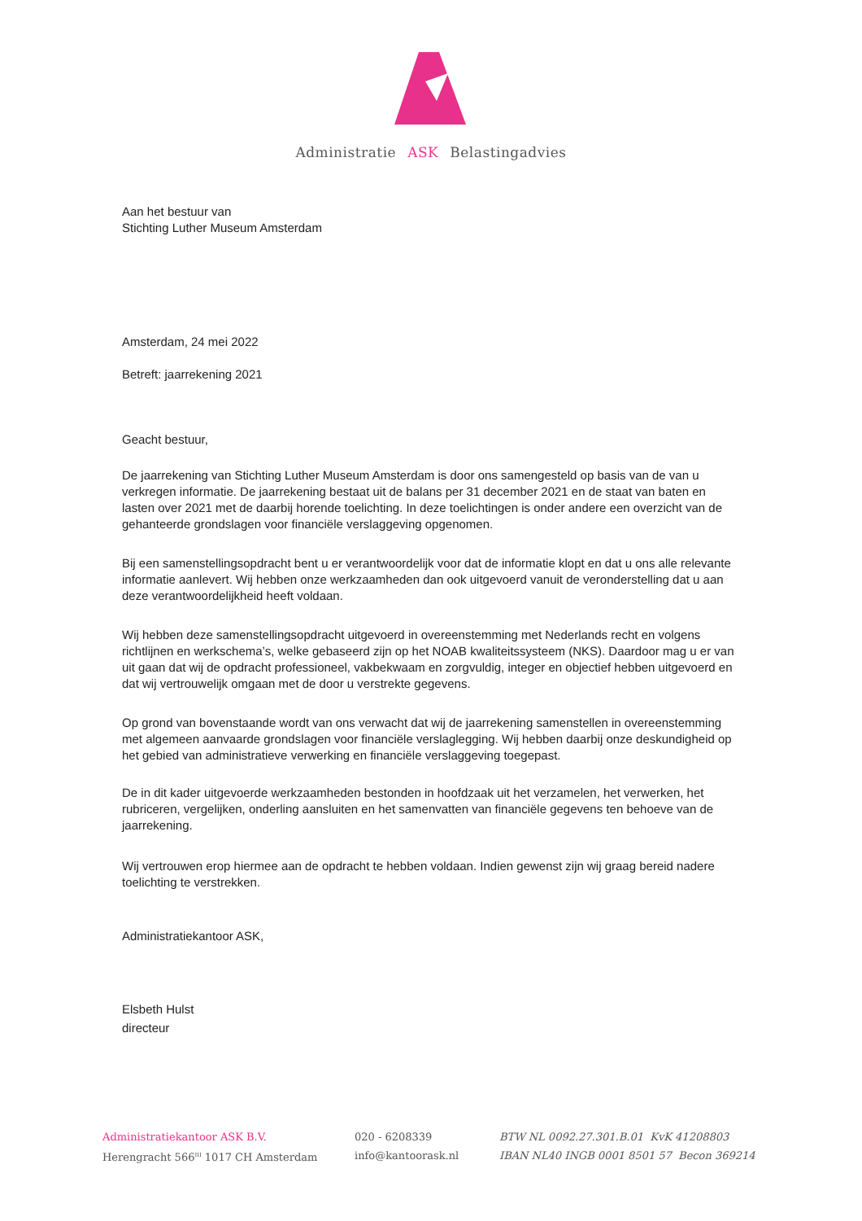Administratie ASK Belastingadvies
Aan het bestuur van
Stichting Luther Museum Amsterdam
Amsterdam, 24 mei 2022
Betreft: jaarrekening 2021
Geacht bestuur,
De jaarrekening van Stichting Luther Museum Amsterdam is door ons samengesteld op basis van de van u verkregen informatie. De jaarrekening bestaat uit de balans per 31 december 2021 en de staat van baten en lasten over 2021 met de daarbij horende toelichting. In deze toelichtingen is onder andere een overzicht van de gehanteerde grondslagen voor financiële verslaggeving opgenomen.
Bij een samenstellingsopdracht bent u er verantwoordelijk voor dat de informatie klopt en dat u ons alle relevante informatie aanlevert. Wij hebben onze werkzaamheden dan ook uitgevoerd vanuit de veronderstelling dat u aan deze verantwoordelijkheid heeft voldaan.
Wij hebben deze samenstellingsopdracht uitgevoerd in overeenstemming met Nederlands recht en volgens richtlijnen en werkschema’s, welke gebaseerd zijn op het NOAB kwaliteitssysteem (NKS). Daardoor mag u er van uit gaan dat wij de opdracht professioneel, vakbekwaam en zorgvuldig, integer en objectief hebben uitgevoerd en dat wij vertrouwelijk omgaan met de door u verstrekte gegevens.
Op grond van bovenstaande wordt van ons verwacht dat wij de jaarrekening samenstellen in overeenstemming met algemeen aanvaarde grondslagen voor financiële verslaglegging. Wij hebben daarbij onze deskundigheid op het gebied van administratieve verwerking en financiële verslaggeving toegepast.
De in dit kader uitgevoerde werkzaamheden bestonden in hoofdzaak uit het verzamelen, het verwerken, het rubriceren, vergelijken, onderling aansluiten en het samenvatten van financiële gegevens ten behoeve van de jaarrekening.
Wij vertrouwen erop hiermee aan de opdracht te hebben voldaan. Indien gewenst zijn wij graag bereid nadere toelichting te verstrekken.
Administratiekantoor ASK,
Elsbeth Hulst
directeur
Administratiekantoor ASK B.V.
Herengracht 566<sup>III</sup> 1017 CH Amsterdam
020 - 6208339
info@kantoorask.nl
BTW NL 0092.27.301.B.01 KvK 41208803
IBAN NL40 INGB 0001 8501 57 Becon 369214